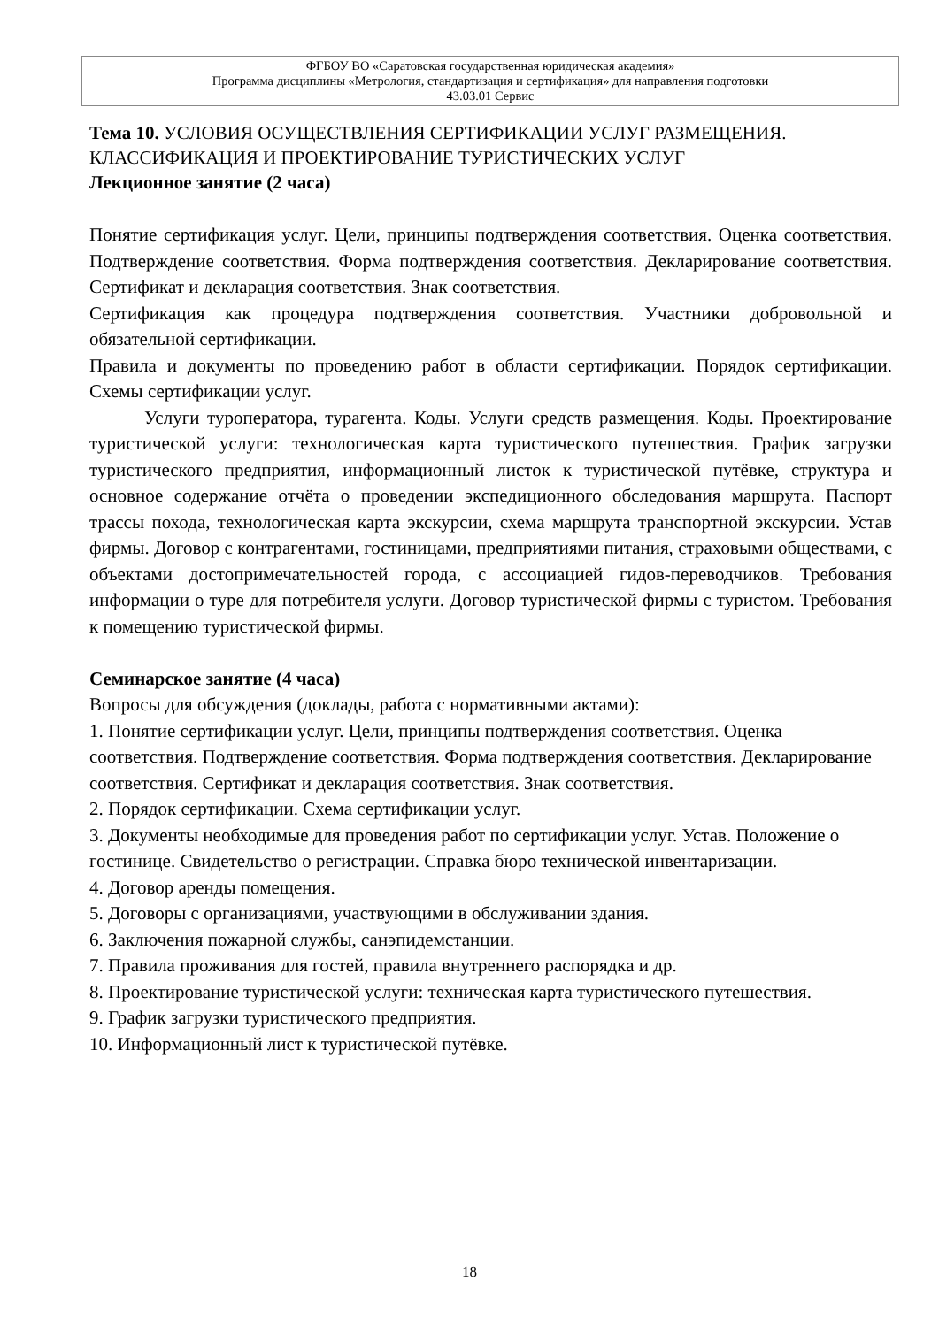ФГБОУ ВО «Саратовская государственная юридическая академия»
Программа дисциплины «Метрология, стандартизация и сертификация» для направления подготовки
43.03.01 Сервис
Тема 10. УСЛОВИЯ ОСУЩЕСТВЛЕНИЯ СЕРТИФИКАЦИИ УСЛУГ РАЗМЕЩЕНИЯ. КЛАССИФИКАЦИЯ И ПРОЕКТИРОВАНИЕ ТУРИСТИЧЕСКИХ УСЛУГ
Лекционное занятие (2 часа)
Понятие сертификация услуг. Цели, принципы подтверждения соответствия. Оценка соответствия. Подтверждение соответствия. Форма подтверждения соответствия. Декларирование соответствия. Сертификат и декларация соответствия. Знак соответствия.
Сертификация как процедура подтверждения соответствия. Участники добровольной и обязательной сертификации.
Правила и документы по проведению работ в области сертификации. Порядок сертификации. Схемы сертификации услуг.
Услуги туроператора, турагента. Коды. Услуги средств размещения. Коды. Проектирование туристической услуги: технологическая карта туристического путешествия. График загрузки туристического предприятия, информационный листок к туристической путёвке, структура и основное содержание отчёта о проведении экспедиционного обследования маршрута. Паспорт трассы похода, технологическая карта экскурсии, схема маршрута транспортной экскурсии. Устав фирмы. Договор с контрагентами, гостиницами, предприятиями питания, страховыми обществами, с объектами достопримечательностей города, с ассоциацией гидов-переводчиков. Требования информации о туре для потребителя услуги. Договор туристической фирмы с туристом. Требования к помещению туристической фирмы.
Семинарское занятие (4 часа)
Вопросы для обсуждения (доклады, работа с нормативными актами):
1. Понятие сертификации услуг. Цели, принципы подтверждения соответствия. Оценка соответствия. Подтверждение соответствия. Форма подтверждения соответствия. Декларирование соответствия. Сертификат и декларация соответствия. Знак соответствия.
2. Порядок сертификации. Схема сертификации услуг.
3. Документы необходимые для проведения работ по сертификации услуг. Устав. Положение о гостинице. Свидетельство о регистрации. Справка бюро технической инвентаризации.
4. Договор аренды помещения.
5. Договоры с организациями, участвующими в обслуживании здания.
6. Заключения пожарной службы, санэпидемстанции.
7. Правила проживания для гостей, правила внутреннего распорядка и др.
8. Проектирование туристической услуги: техническая карта туристического путешествия.
9. График загрузки туристического предприятия.
10. Информационный лист к туристической путёвке.
18